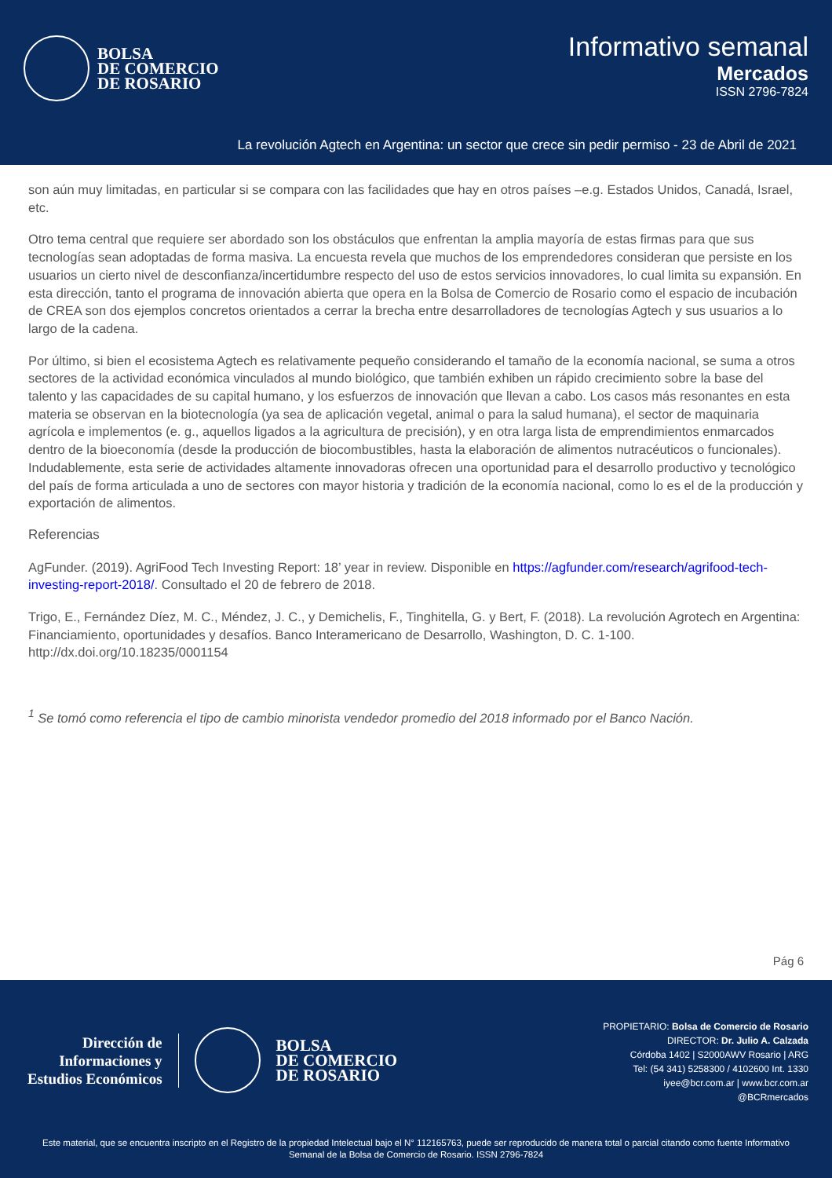BOLSA
DE COMERCIO
DE ROSARIO
Informativo semanal
Mercados
ISSN 2796-7824
La revolución Agtech en Argentina: un sector que crece sin pedir permiso - 23 de Abril de 2021
son aún muy limitadas, en particular si se compara con las facilidades que hay en otros países –e.g. Estados Unidos, Canadá, Israel, etc.
Otro tema central que requiere ser abordado son los obstáculos que enfrentan la amplia mayoría de estas firmas para que sus tecnologías sean adoptadas de forma masiva. La encuesta revela que muchos de los emprendedores consideran que persiste en los usuarios un cierto nivel de desconfianza/incertidumbre respecto del uso de estos servicios innovadores, lo cual limita su expansión. En esta dirección, tanto el programa de innovación abierta que opera en la Bolsa de Comercio de Rosario como el espacio de incubación de CREA son dos ejemplos concretos orientados a cerrar la brecha entre desarrolladores de tecnologías Agtech y sus usuarios a lo largo de la cadena.
Por último, si bien el ecosistema Agtech es relativamente pequeño considerando el tamaño de la economía nacional, se suma a otros sectores de la actividad económica vinculados al mundo biológico, que también exhiben un rápido crecimiento sobre la base del talento y las capacidades de su capital humano, y los esfuerzos de innovación que llevan a cabo. Los casos más resonantes en esta materia se observan en la biotecnología (ya sea de aplicación vegetal, animal o para la salud humana), el sector de maquinaria agrícola e implementos (e. g., aquellos ligados a la agricultura de precisión), y en otra larga lista de emprendimientos enmarcados dentro de la bioeconomía (desde la producción de biocombustibles, hasta la elaboración de alimentos nutracéuticos o funcionales). Indudablemente, esta serie de actividades altamente innovadoras ofrecen una oportunidad para el desarrollo productivo y tecnológico del país de forma articulada a uno de sectores con mayor historia y tradición de la economía nacional, como lo es el de la producción y exportación de alimentos.
Referencias
AgFunder. (2019). AgriFood Tech Investing Report: 18’ year in review. Disponible en https://agfunder.com/research/agrifood-tech-investing-report-2018/. Consultado el 20 de febrero de 2018.
Trigo, E., Fernández Díez, M. C., Méndez, J. C., y Demichelis, F., Tinghitella, G. y Bert, F. (2018). La revolución Agrotech en Argentina: Financiamiento, oportunidades y desafíos. Banco Interamericano de Desarrollo, Washington, D. C. 1-100. http://dx.doi.org/10.18235/0001154
<sup>1</sup> Se tomó como referencia el tipo de cambio minorista vendedor promedio del 2018 informado por el Banco Nación.
Pág 6
Dirección de
Informaciones y
Estudios Económicos
BOLSA
DE COMERCIO
DE ROSARIO
PROPIETARIO: Bolsa de Comercio de Rosario
DIRECTOR: Dr. Julio A. Calzada
Córdoba 1402 | S2000AWV Rosario | ARG
Tel: (54 341) 5258300 / 4102600 Int. 1330
iyee@bcr.com.ar | www.bcr.com.ar
@BCRmercados
Este material, que se encuentra inscripto en el Registro de la propiedad Intelectual bajo el N° 112165763, puede ser reproducido de manera total o parcial citando como fuente Informativo Semanal de la Bolsa de Comercio de Rosario. ISSN 2796-7824